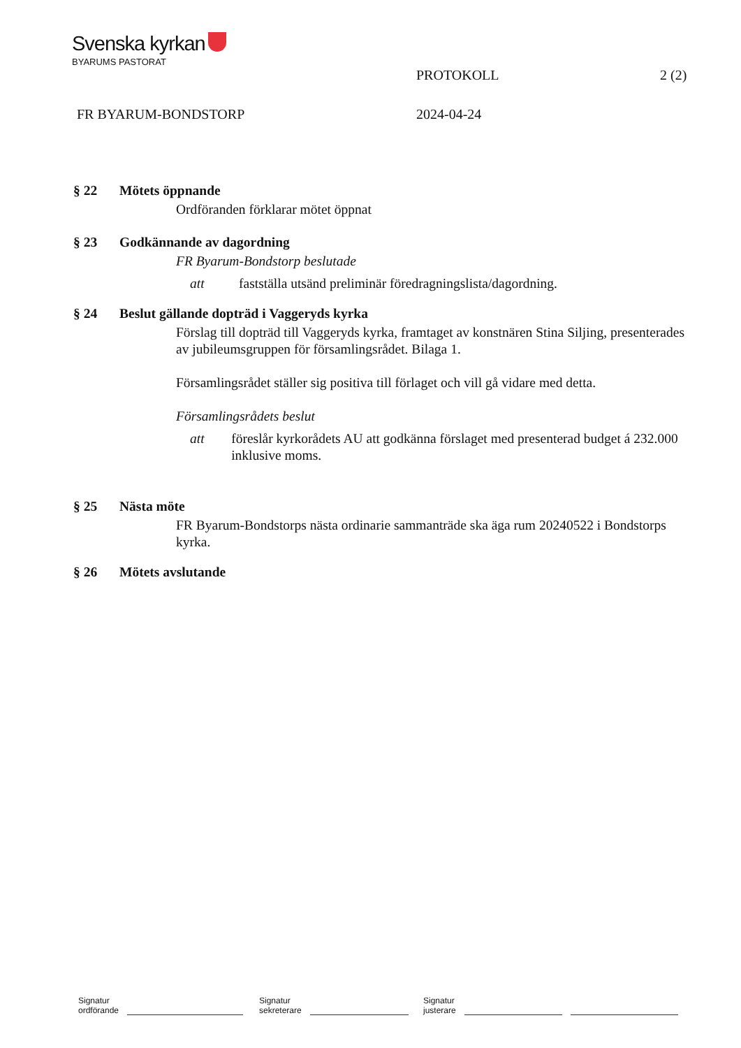Svenska kyrkan
BYARUMS PASTORAT
PROTOKOLL 2 (2)
FR BYARUM-BONDSTORP 2024-04-24
§ 22 Mötets öppnande
Ordföranden förklarar mötet öppnat
§ 23 Godkännande av dagordning
FR Byarum-Bondstorp beslutade
att fastställa utsänd preliminär föredragningslista/dagordning.
§ 24 Beslut gällande dopträd i Vaggeryds kyrka
Förslag till dopträd till Vaggeryds kyrka, framtaget av konstnären Stina Siljing, presenterades av jubileumsgruppen för församlingsrådet. Bilaga 1.
Församlingsrådet ställer sig positiva till förlaget och vill gå vidare med detta.
Församlingsrådets beslut
att föreslår kyrkorådets AU att godkänna förslaget med presenterad budget á 232.000 inklusive moms.
§ 25 Nästa möte
FR Byarum-Bondstorps nästa ordinarie sammanträde ska äga rum 20240522 i Bondstorps kyrka.
§ 26 Mötets avslutande
Signatur
ordförande
Signatur
sekreterare
Signatur
justerare